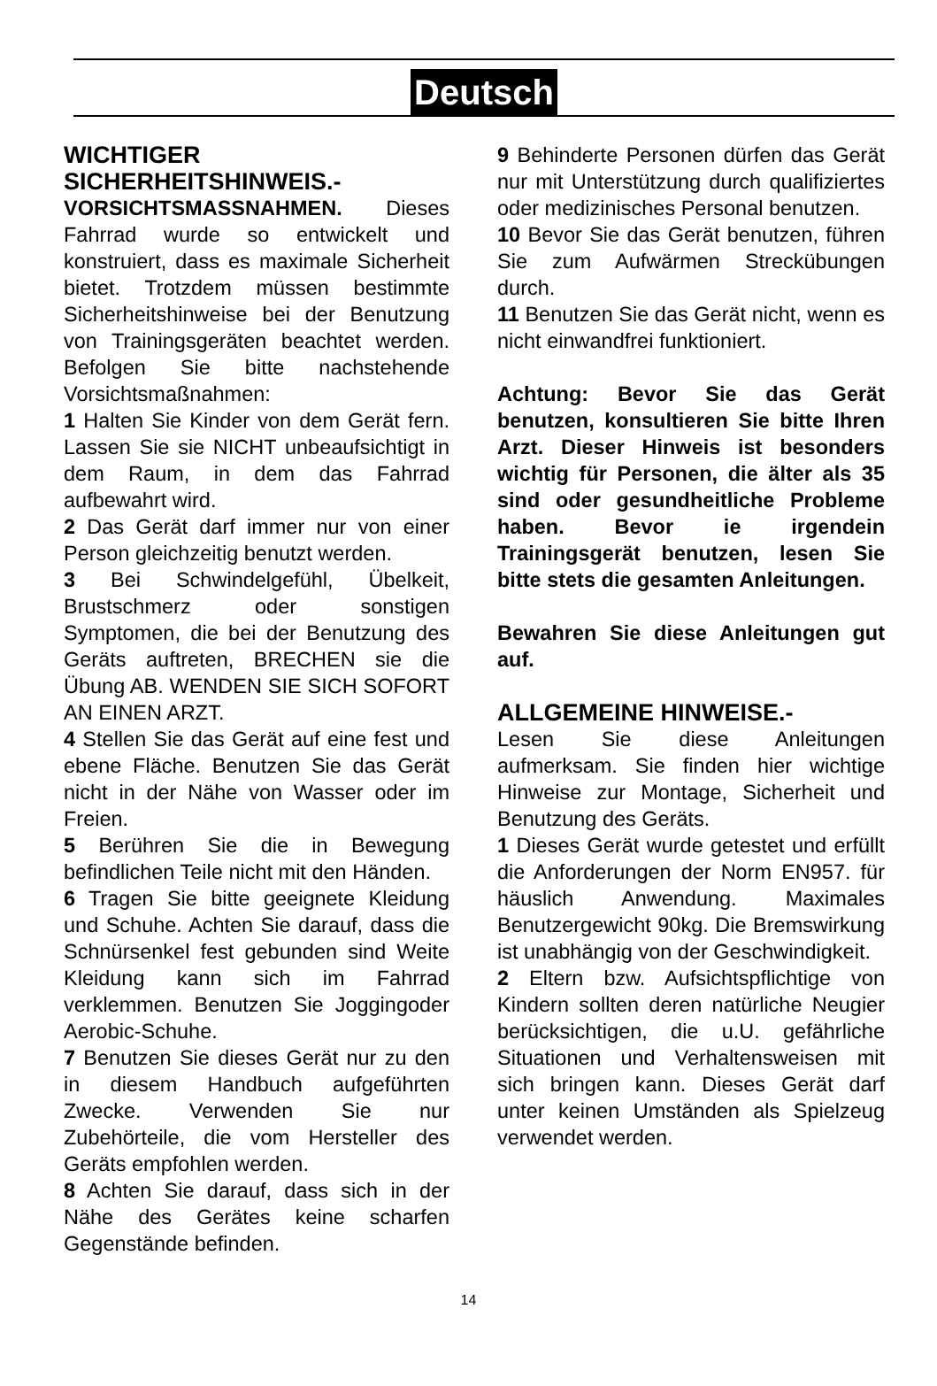Deutsch
WICHTIGER SICHERHEITSHINWEIS.-
VORSICHTSMASSNAHMEN. Dieses Fahrrad wurde so entwickelt und konstruiert, dass es maximale Sicherheit bietet. Trotzdem müssen bestimmte Sicherheitshinweise bei der Benutzung von Trainingsgeräten beachtet werden. Befolgen Sie bitte nachstehende Vorsichtsmaßnahmen:
1 Halten Sie Kinder von dem Gerät fern. Lassen Sie sie NICHT unbeaufsichtigt in dem Raum, in dem das Fahrrad aufbewahrt wird.
2 Das Gerät darf immer nur von einer Person gleichzeitig benutzt werden.
3 Bei Schwindelgefühl, Übelkeit, Brustschmerz oder sonstigen Symptomen, die bei der Benutzung des Geräts auftreten, BRECHEN sie die Übung AB. WENDEN SIE SICH SOFORT AN EINEN ARZT.
4 Stellen Sie das Gerät auf eine fest und ebene Fläche. Benutzen Sie das Gerät nicht in der Nähe von Wasser oder im Freien.
5 Berühren Sie die in Bewegung befindlichen Teile nicht mit den Händen.
6 Tragen Sie bitte geeignete Kleidung und Schuhe. Achten Sie darauf, dass die Schnürsenkel fest gebunden sind Weite Kleidung kann sich im Fahrrad verklemmen. Benutzen Sie Joggingoder Aerobic-Schuhe.
7 Benutzen Sie dieses Gerät nur zu den in diesem Handbuch aufgeführten Zwecke. Verwenden Sie nur Zubehörteile, die vom Hersteller des Geräts empfohlen werden.
8 Achten Sie darauf, dass sich in der Nähe des Gerätes keine scharfen Gegenstände befinden.
9 Behinderte Personen dürfen das Gerät nur mit Unterstützung durch qualifiziertes oder medizinisches Personal benutzen.
10 Bevor Sie das Gerät benutzen, führen Sie zum Aufwärmen Streckübungen durch.
11 Benutzen Sie das Gerät nicht, wenn es nicht einwandfrei funktioniert.
Achtung: Bevor Sie das Gerät benutzen, konsultieren Sie bitte Ihren Arzt. Dieser Hinweis ist besonders wichtig für Personen, die älter als 35 sind oder gesundheitliche Probleme haben. Bevor ie irgendein Trainingsgerät benutzen, lesen Sie bitte stets die gesamten Anleitungen.
Bewahren Sie diese Anleitungen gut auf.
ALLGEMEINE HINWEISE.-
Lesen Sie diese Anleitungen aufmerksam. Sie finden hier wichtige Hinweise zur Montage, Sicherheit und Benutzung des Geräts.
1 Dieses Gerät wurde getestet und erfüllt die Anforderungen der Norm EN957. für häuslich Anwendung. Maximales Benutzergewicht 90kg. Die Bremswirkung ist unabhängig von der Geschwindigkeit.
2 Eltern bzw. Aufsichtspflichtige von Kindern sollten deren natürliche Neugier berücksichtigen, die u.U. gefährliche Situationen und Verhaltensweisen mit sich bringen kann. Dieses Gerät darf unter keinen Umständen als Spielzeug verwendet werden.
14